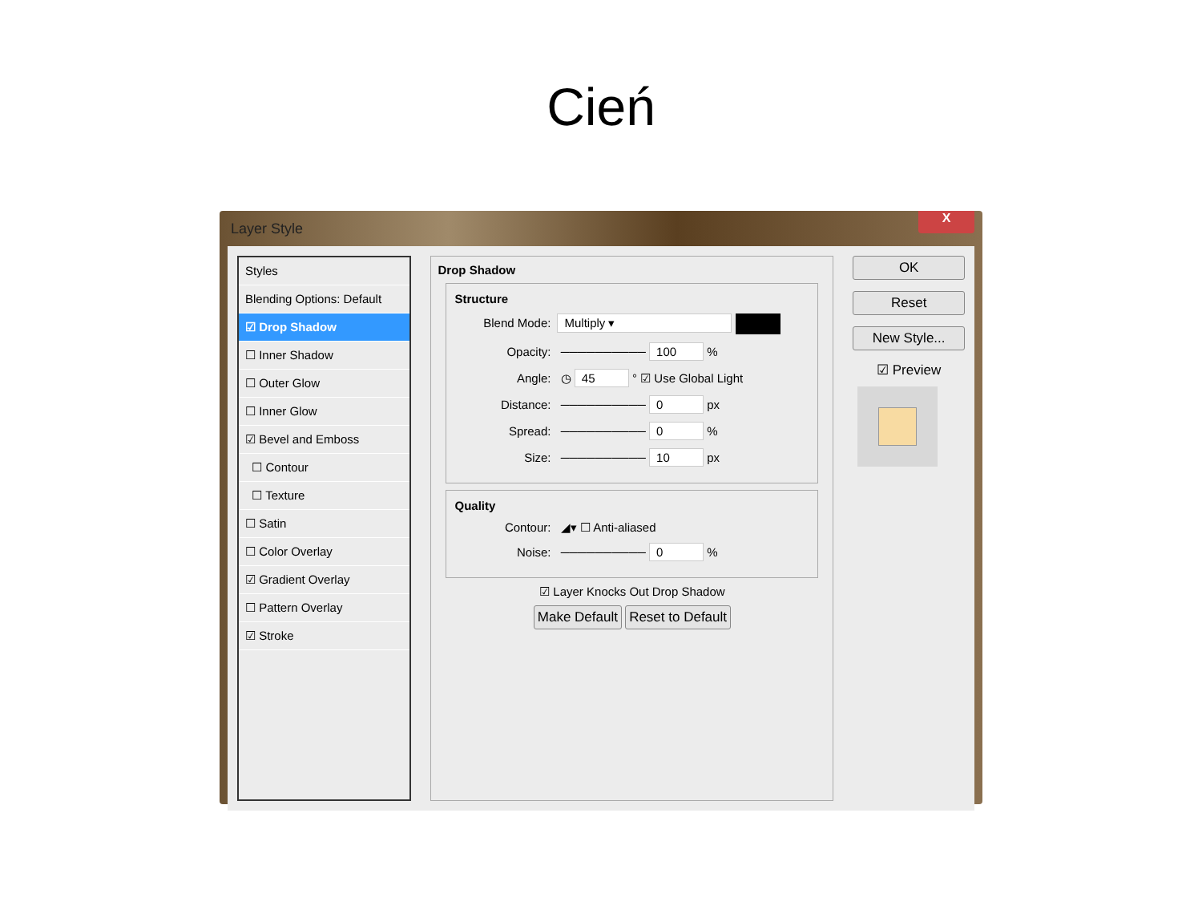Cień
Layer Style
X
Styles
Blending Options: Default
☑ Drop Shadow
☐ Inner Shadow
☐ Outer Glow
☐ Inner Glow
☑ Bevel and Emboss
☐ Contour
☐ Texture
☐ Satin
☐ Color Overlay
☑ Gradient Overlay
☐ Pattern Overlay
☑ Stroke
Drop Shadow
Structure
Blend Mode: Multiply ▾
Opacity: ────────── 100 %
Angle: ◷ 45 ° ☑ Use Global Light
Distance: ────────── 0 px
Spread: ────────── 0 %
Size: ────────── 10 px
Quality
Contour: ◢▾ ☐ Anti-aliased
Noise: ────────── 0 %
☑ Layer Knocks Out Drop Shadow
Make Default Reset to Default
OK
Reset
New Style...
☑ Preview